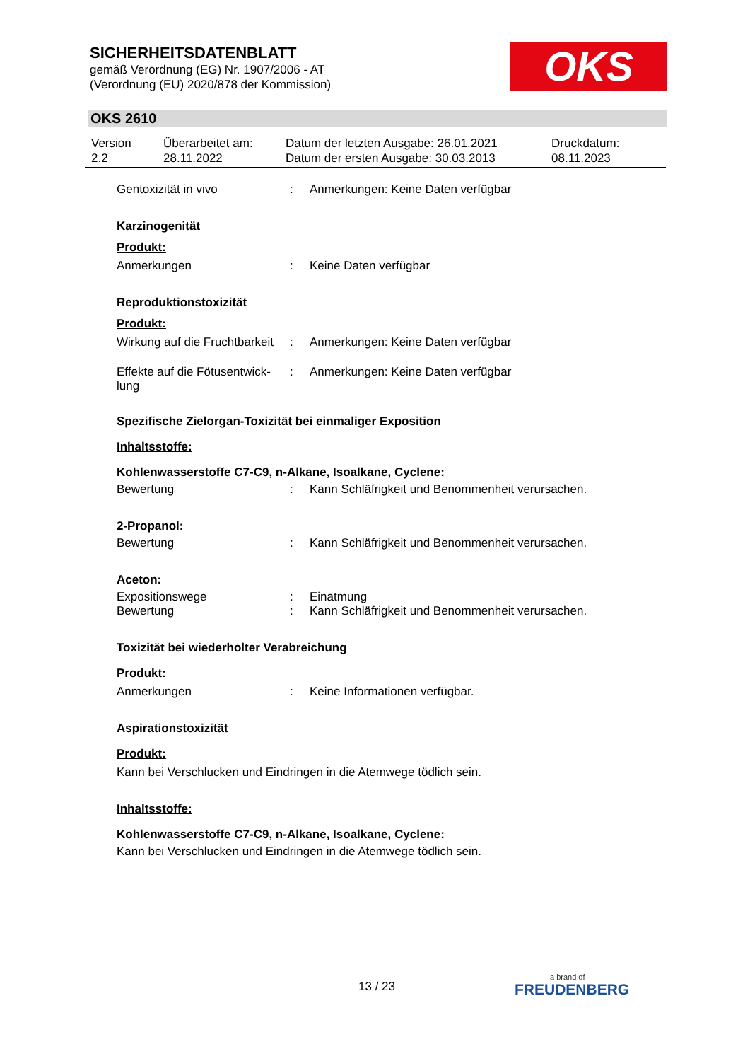SICHERHEITSDATENBLATT
gemäß Verordnung (EG) Nr. 1907/2006 - AT
(Verordnung (EU) 2020/878 der Kommission)
OKS
OKS 2610
| Version 2.2 | Überarbeitet am: 28.11.2022 | Datum der letzten Ausgabe: 26.01.2021 Datum der ersten Ausgabe: 30.03.2013 | Druckdatum: 08.11.2023 |
| Gentoxizität in vivo | : | Anmerkungen: Keine Daten verfügbar |
Karzinogenität
Produkt:
| Anmerkungen | : | Keine Daten verfügbar |
Reproduktionstoxizität
Produkt:
| Wirkung auf die Fruchtbarkeit | : | Anmerkungen: Keine Daten verfügbar |
| Effekte auf die Fötusentwick- lung | : | Anmerkungen: Keine Daten verfügbar |
Spezifische Zielorgan-Toxizität bei einmaliger Exposition
Inhaltsstoffe:
Kohlenwasserstoffe C7-C9, n-Alkane, Isoalkane, Cyclene:
| Bewertung | : | Kann Schläfrigkeit und Benommenheit verursachen. |
2-Propanol:
| Bewertung | : | Kann Schläfrigkeit und Benommenheit verursachen. |
Aceton:
| Expositionswege | : | Einatmung |
| Bewertung | : | Kann Schläfrigkeit und Benommenheit verursachen. |
Toxizität bei wiederholter Verabreichung
Produkt:
| Anmerkungen | : | Keine Informationen verfügbar. |
Aspirationstoxizität
Produkt:
Kann bei Verschlucken und Eindringen in die Atemwege tödlich sein.
Inhaltsstoffe:
Kohlenwasserstoffe C7-C9, n-Alkane, Isoalkane, Cyclene:
Kann bei Verschlucken und Eindringen in die Atemwege tödlich sein.
13 / 23
a brand of
FREUDENBERG